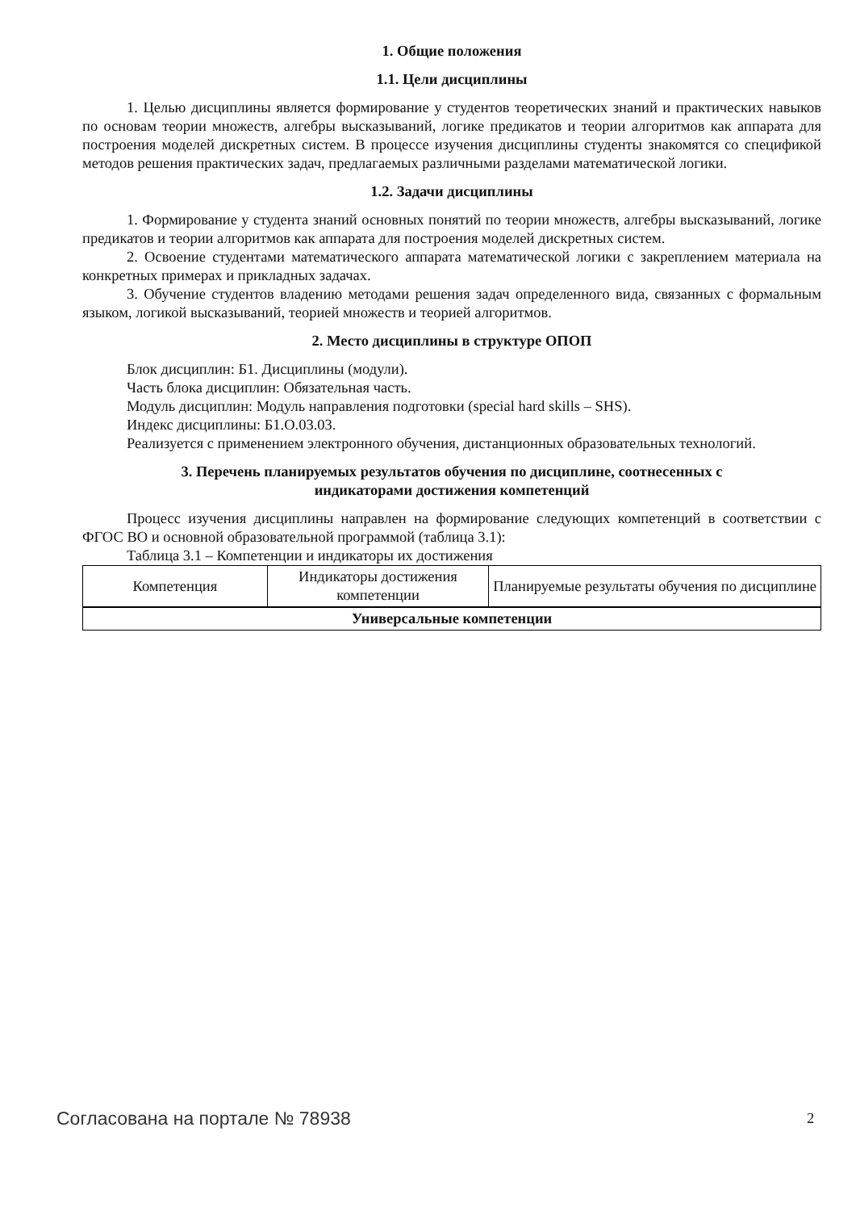1. Общие положения
1.1. Цели дисциплины
1. Целью дисциплины является формирование у студентов теоретических знаний и практических навыков по основам теории множеств, алгебры высказываний, логике предикатов и теории алгоритмов как аппарата для построения моделей дискретных систем. В процессе изучения дисциплины студенты знакомятся со спецификой методов решения практических задач, предлагаемых различными разделами математической логики.
1.2. Задачи дисциплины
1. Формирование у студента знаний основных понятий по теории множеств, алгебры высказываний, логике предикатов и теории алгоритмов как аппарата для построения моделей дискретных систем.
2. Освоение студентами математического аппарата математической логики с закреплением материала на конкретных примерах и прикладных задачах.
3. Обучение студентов владению методами решения задач определенного вида, связанных с формальным языком, логикой высказываний, теорией множеств и теорией алгоритмов.
2. Место дисциплины в структуре ОПОП
Блок дисциплин: Б1. Дисциплины (модули).
Часть блока дисциплин: Обязательная часть.
Модуль дисциплин: Модуль направления подготовки (special hard skills – SHS).
Индекс дисциплины: Б1.О.03.03.
Реализуется с применением электронного обучения, дистанционных образовательных технологий.
3. Перечень планируемых результатов обучения по дисциплине, соотнесенных с
индикаторами достижения компетенций
Процесс изучения дисциплины направлен на формирование следующих компетенций в соответствии с ФГОС ВО и основной образовательной программой (таблица 3.1):
Таблица 3.1 – Компетенции и индикаторы их достижения
| Компетенция | Индикаторы достижения компетенции | Планируемые результаты обучения по дисциплине |
| --- | --- | --- |
| Универсальные компетенции | | |
Согласована на портале № 78938 2